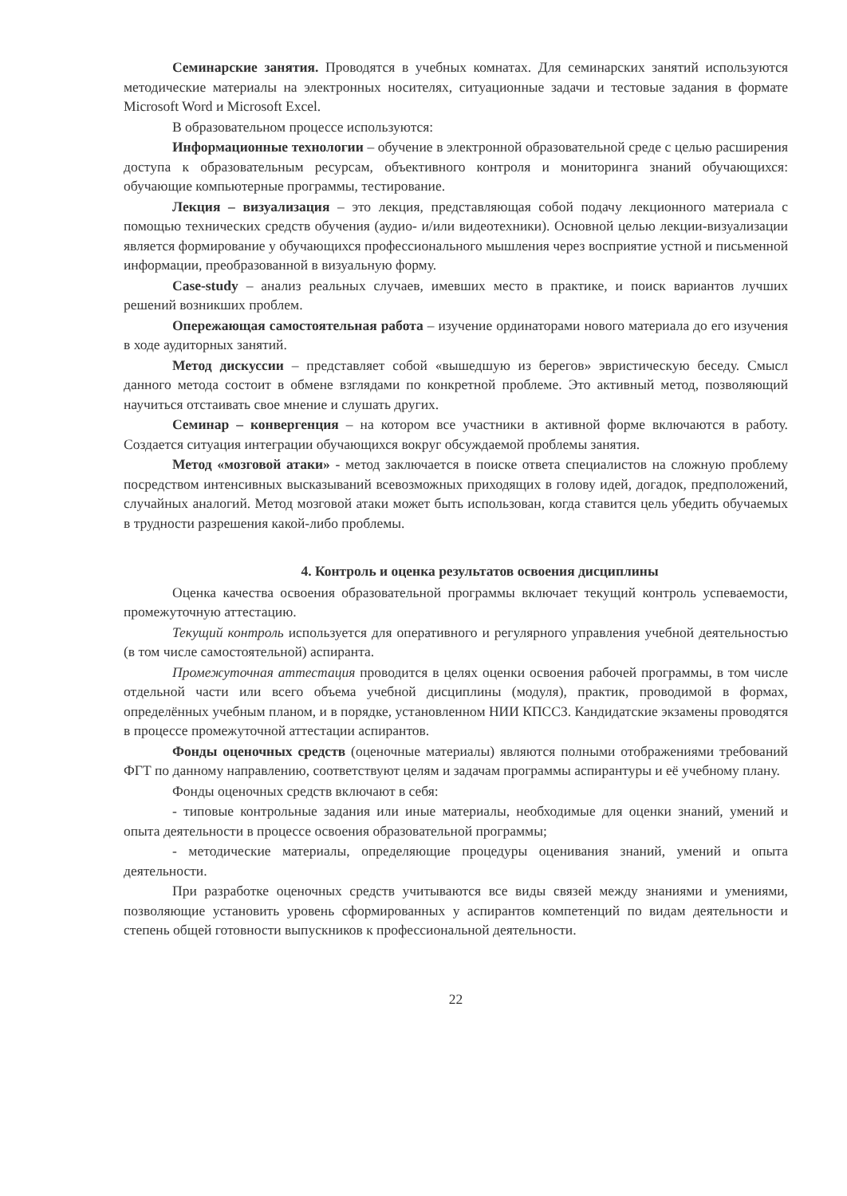Семинарские занятия. Проводятся в учебных комнатах. Для семинарских занятий используются методические материалы на электронных носителях, ситуационные задачи и тестовые задания в формате Microsoft Word и Microsoft Excel.
В образовательном процессе используются:
Информационные технологии – обучение в электронной образовательной среде с целью расширения доступа к образовательным ресурсам, объективного контроля и мониторинга знаний обучающихся: обучающие компьютерные программы, тестирование.
Лекция – визуализация – это лекция, представляющая собой подачу лекционного материала с помощью технических средств обучения (аудио- и/или видеотехники). Основной целью лекции-визуализации является формирование у обучающихся профессионального мышления через восприятие устной и письменной информации, преобразованной в визуальную форму.
Case-study – анализ реальных случаев, имевших место в практике, и поиск вариантов лучших решений возникших проблем.
Опережающая самостоятельная работа – изучение ординаторами нового материала до его изучения в ходе аудиторных занятий.
Метод дискуссии – представляет собой «вышедшую из берегов» эвристическую беседу. Смысл данного метода состоит в обмене взглядами по конкретной проблеме. Это активный метод, позволяющий научиться отстаивать свое мнение и слушать других.
Семинар – конвергенция – на котором все участники в активной форме включаются в работу. Создается ситуация интеграции обучающихся вокруг обсуждаемой проблемы занятия.
Метод «мозговой атаки» - метод заключается в поиске ответа специалистов на сложную проблему посредством интенсивных высказываний всевозможных приходящих в голову идей, догадок, предположений, случайных аналогий. Метод мозговой атаки может быть использован, когда ставится цель убедить обучаемых в трудности разрешения какой-либо проблемы.
4. Контроль и оценка результатов освоения дисциплины
Оценка качества освоения образовательной программы включает текущий контроль успеваемости, промежуточную аттестацию.
Текущий контроль используется для оперативного и регулярного управления учебной деятельностью (в том числе самостоятельной) аспиранта.
Промежуточная аттестация проводится в целях оценки освоения рабочей программы, в том числе отдельной части или всего объема учебной дисциплины (модуля), практик, проводимой в формах, определённых учебным планом, и в порядке, установленном НИИ КПССЗ. Кандидатские экзамены проводятся в процессе промежуточной аттестации аспирантов.
Фонды оценочных средств (оценочные материалы) являются полными отображениями требований ФГТ по данному направлению, соответствуют целям и задачам программы аспирантуры и её учебному плану.
Фонды оценочных средств включают в себя:
- типовые контрольные задания или иные материалы, необходимые для оценки знаний, умений и опыта деятельности в процессе освоения образовательной программы;
- методические материалы, определяющие процедуры оценивания знаний, умений и опыта деятельности.
При разработке оценочных средств учитываются все виды связей между знаниями и умениями, позволяющие установить уровень сформированных у аспирантов компетенций по видам деятельности и степень общей готовности выпускников к профессиональной деятельности.
22